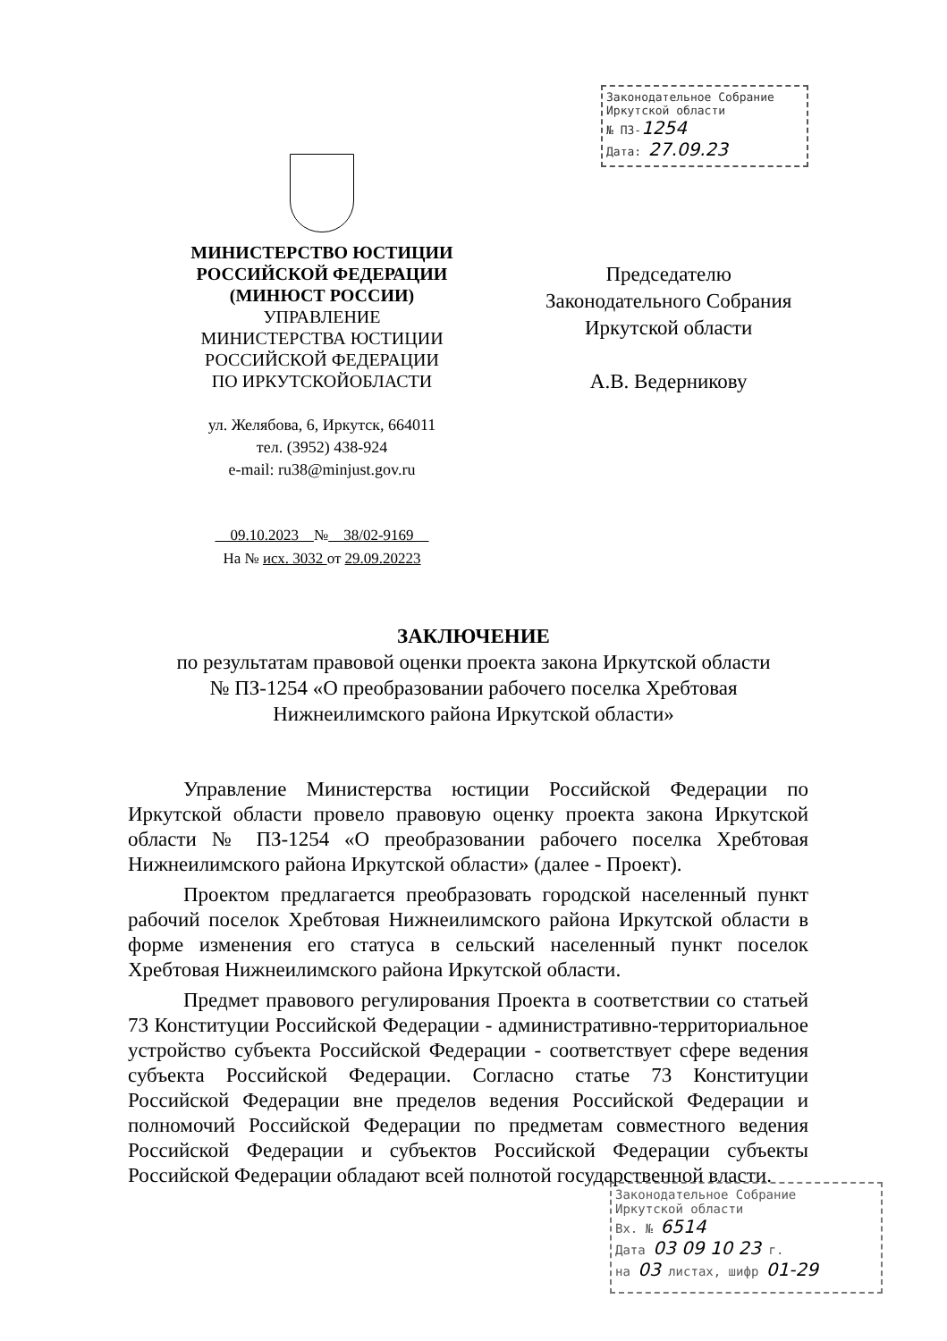Законодательное Собрание
Иркутской области
№ ПЗ-1254
Дата: 27.09.23
МИНИСТЕРСТВО ЮСТИЦИИ
РОССИЙСКОЙ ФЕДЕРАЦИИ
(МИНЮСТ РОССИИ)
УПРАВЛЕНИЕ
МИНИСТЕРСТВА ЮСТИЦИИ
РОССИЙСКОЙ ФЕДЕРАЦИИ
ПО ИРКУТСКОЙОБЛАСТИ
ул. Желябова, 6, Иркутск, 664011
тел. (3952) 438-924
e-mail: ru38@minjust.gov.ru
09.10.2023 № 38/02-9169
На № исх. 3032 от 29.09.20223
Председателю
Законодательного Собрания
Иркутской области
А.В. Ведерникову
ЗАКЛЮЧЕНИЕ
по результатам правовой оценки проекта закона Иркутской области
№ ПЗ-1254 «О преобразовании рабочего поселка Хребтовая
Нижнеилимского района Иркутской области»
Управление Министерства юстиции Российской Федерации по Иркутской области провело правовую оценку проекта закона Иркутской области № ПЗ-1254 «О преобразовании рабочего поселка Хребтовая Нижнеилимского района Иркутской области» (далее - Проект).
Проектом предлагается преобразовать городской населенный пункт рабочий поселок Хребтовая Нижнеилимского района Иркутской области в форме изменения его статуса в сельский населенный пункт поселок Хребтовая Нижнеилимского района Иркутской области.
Предмет правового регулирования Проекта в соответствии со статьей 73 Конституции Российской Федерации - административно-территориальное устройство субъекта Российской Федерации - соответствует сфере ведения субъекта Российской Федерации. Согласно статье 73 Конституции Российской Федерации вне пределов ведения Российской Федерации и полномочий Российской Федерации по предметам совместного ведения Российской Федерации и субъектов Российской Федерации субъекты Российской Федерации обладают всей полнотой государственной власти.
Законодательное Собрание
Иркутской области
Вх. № 6514
Дата 03 09 10 23 г.
на 03 листах, шифр 01-29